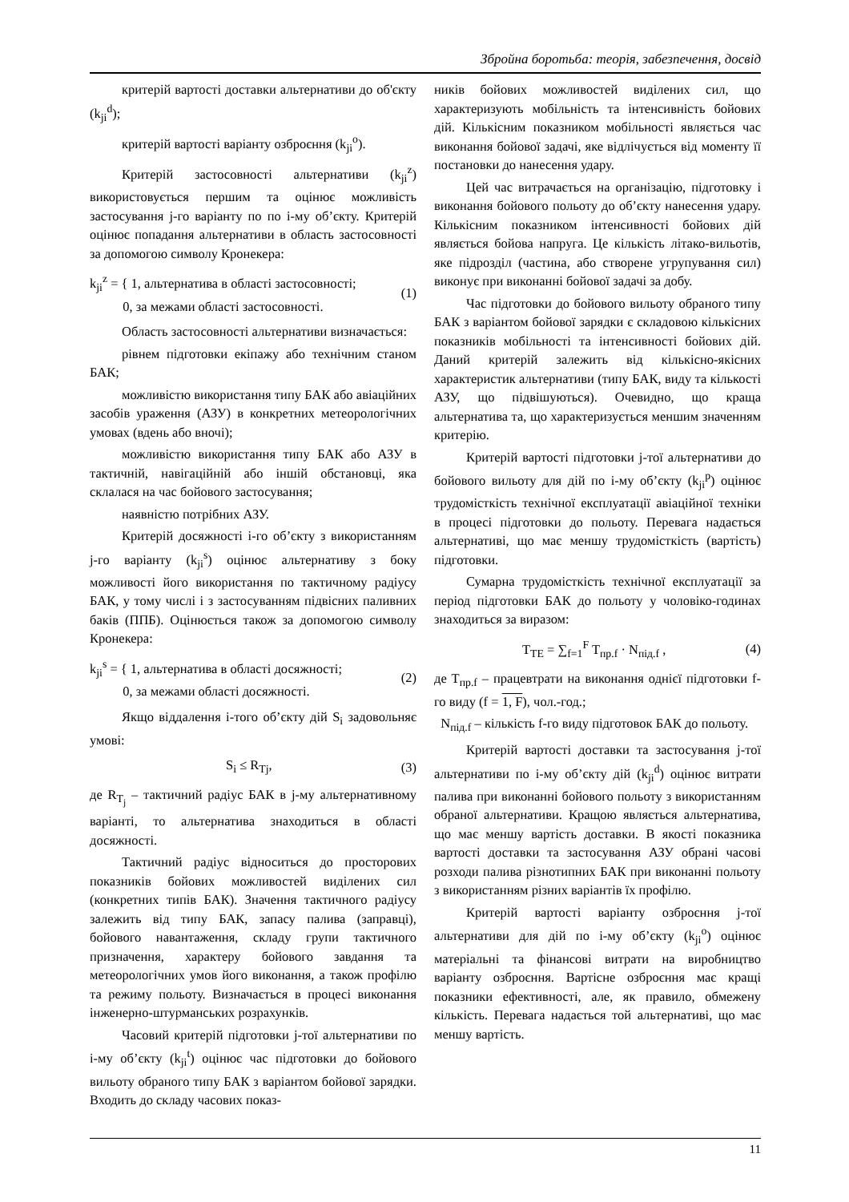Збройна боротьба: теорія, забезпечення, досвід
критерій вартості доставки альтернативи до об'єкту (k<sub>ji</sub><sup>d</sup>);
критерій вартості варіанту озброєння (k<sub>ji</sub><sup>o</sup>).
Критерій застосовності альтернативи (k<sub>ji</sub><sup>z</sup>) використовується першим та оцінює можливість застосування j-го варіанту по по i-му об’єкту. Критерій оцінює попадання альтернативи в область застосовності за допомогою символу Кронекера:
k<sub>ji</sub><sup>z</sup> = { 1, альтернатива в області застосовності;
0, за межами області застосовності. (1)
Область застосовності альтернативи визначається:
рівнем підготовки екіпажу або технічним станом БАК;
можливістю використання типу БАК або авіаційних засобів ураження (АЗУ) в конкретних метеорологічних умовах (вдень або вночі);
можливістю використання типу БАК або АЗУ в тактичній, навігаційній або іншій обстановці, яка склалася на час бойового застосування;
наявністю потрібних АЗУ.
Критерій досяжності i-го об’єкту з використанням j-го варіанту (k<sub>ji</sub><sup>s</sup>) оцінює альтернативу з боку можливості його використання по тактичному радіусу БАК, у тому числі і з застосуванням підвісних паливних баків (ППБ). Оцінюється також за допомогою символу Кронекера:
k<sub>ji</sub><sup>s</sup> = { 1, альтернатива в області досяжності;
0, за межами області досяжності. (2)
Якщо віддалення i-того об’єкту дій S<sub>i</sub> задовольняє умові:
S<sub>i</sub> ≤ R<sub>Tj</sub>, (3)
де R<sub>T<sub>j</sub></sub> – тактичний радіус БАК в j-му альтернативному варіанті, то альтернатива знаходиться в області досяжності.
Тактичний радіус відноситься до просторових показників бойових можливостей виділених сил (конкретних типів БАК). Значення тактичного радіусу залежить від типу БАК, запасу палива (заправці), бойового навантаження, складу групи тактичного призначення, характеру бойового завдання та метеорологічних умов його виконання, а також профілю та режиму польоту. Визначається в процесі виконання інженерно-штурманських розрахунків.
Часовий критерій підготовки j-тої альтернативи по i-му об’єкту (k<sub>ji</sub><sup>t</sup>) оцінює час підготовки до бойового вильоту обраного типу БАК з варіантом бойової зарядки. Входить до складу часових показ-
ників бойових можливостей виділених сил, що характеризують мобільність та інтенсивність бойових дій. Кількісним показником мобільності являється час виконання бойової задачі, яке відлічується від моменту її постановки до нанесення удару.
Цей час витрачається на організацію, підготовку і виконання бойового польоту до об’єкту нанесення удару. Кількісним показником інтенсивності бойових дій являється бойова напруга. Це кількість літако-вильотів, яке підрозділ (частина, або створене угрупування сил) виконує при виконанні бойової задачі за добу.
Час підготовки до бойового вильоту обраного типу БАК з варіантом бойової зарядки є складовою кількісних показників мобільності та інтенсивності бойових дій. Даний критерій залежить від кількісно-якісних характеристик альтернативи (типу БАК, виду та кількості АЗУ, що підвішуються). Очевидно, що краща альтернатива та, що характеризується меншим значенням критерію.
Критерій вартості підготовки j-тої альтернативи до бойового вильоту для дій по i-му об’єкту (k<sub>ji</sub><sup>p</sup>) оцінює трудомісткість технічної експлуатації авіаційної техніки в процесі підготовки до польоту. Перевага надається альтернативі, що має меншу трудомісткість (вартість) підготовки.
Сумарна трудомісткість технічної експлуатації за період підготовки БАК до польоту у чоловіко-годинах знаходиться за виразом:
T<sub>TE</sub> = ∑<sub>f=1</sub><sup>F</sup> T<sub>пр.f</sub> · N<sub>під.f</sub> , (4)
де T<sub>пр.f</sub> – працевтрати на виконання однієї підготовки f-го виду (f = 1, F), чол.-год.;
N<sub>під.f</sub> – кількість f-го виду підготовок БАК до польоту.
Критерій вартості доставки та застосування j-тої альтернативи по i-му об’єкту дій (k<sub>ji</sub><sup>d</sup>) оцінює витрати палива при виконанні бойового польоту з використанням обраної альтернативи. Кращою являється альтернатива, що має меншу вартість доставки. В якості показника вартості доставки та застосування АЗУ обрані часові розходи палива різнотипних БАК при виконанні польоту з використанням різних варіантів їх профілю.
Критерій вартості варіанту озброєння j-тої альтернативи для дій по i-му об’єкту (k<sub>ji</sub><sup>o</sup>) оцінює матеріальні та фінансові витрати на виробництво варіанту озброєння. Вартісне озброєння має кращі показники ефективності, але, як правило, обмежену кількість. Перевага надається той альтернативі, що має меншу вартість.
11